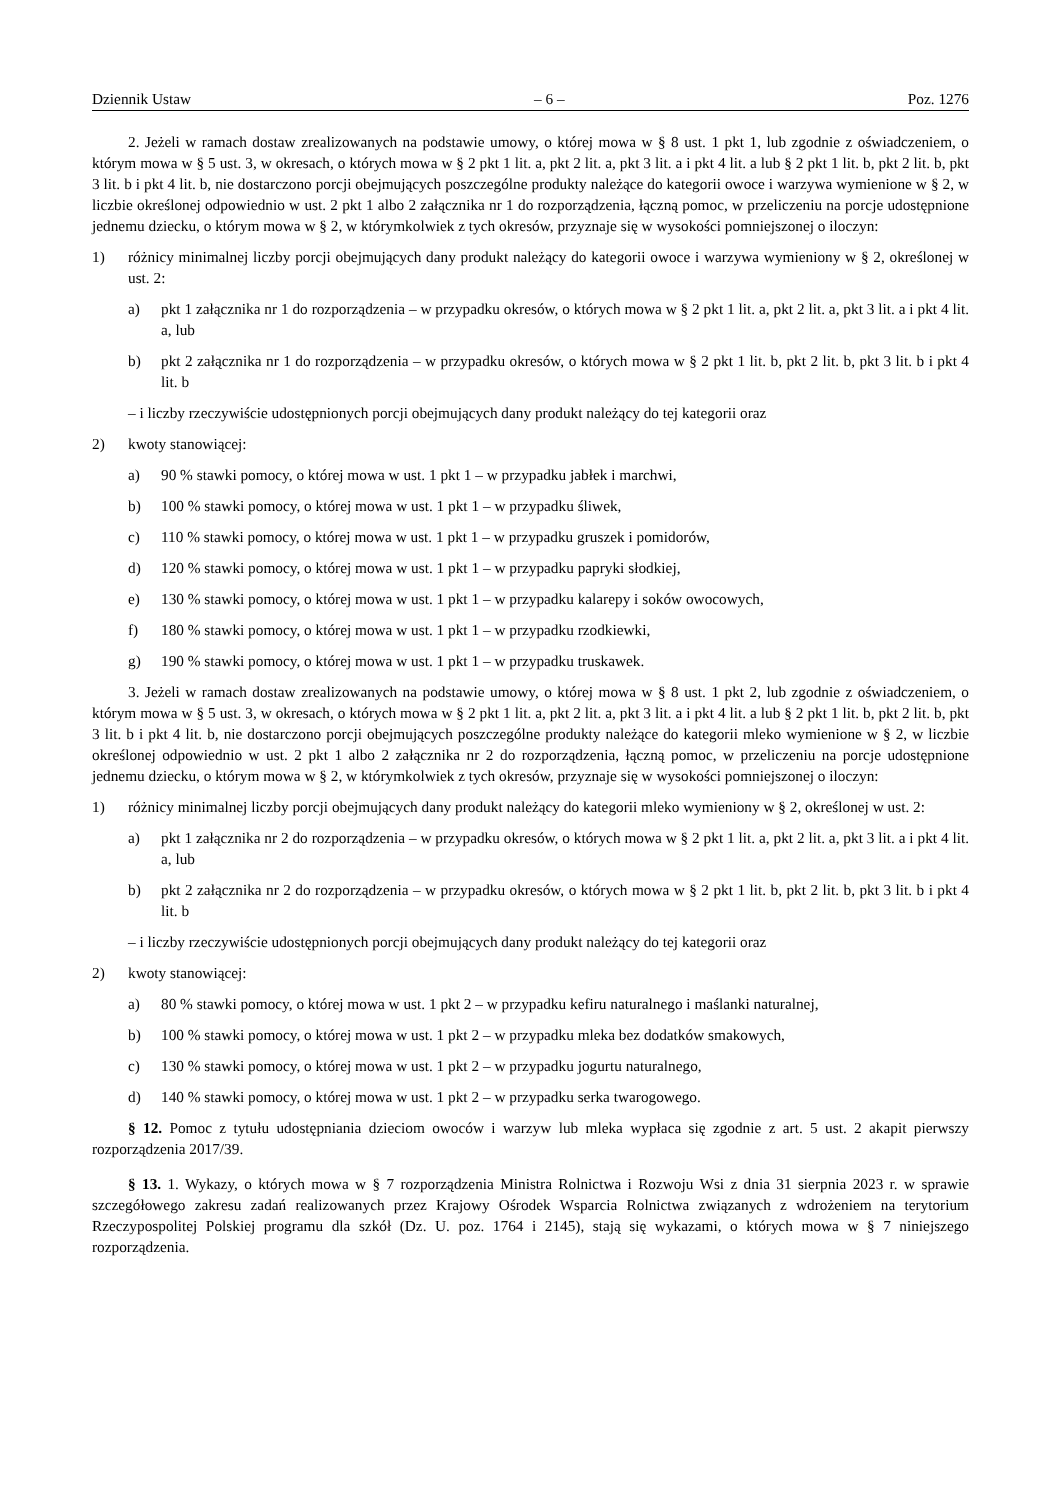Dziennik Ustaw – 6 – Poz. 1276
2. Jeżeli w ramach dostaw zrealizowanych na podstawie umowy, o której mowa w § 8 ust. 1 pkt 1, lub zgodnie z oświadczeniem, o którym mowa w § 5 ust. 3, w okresach, o których mowa w § 2 pkt 1 lit. a, pkt 2 lit. a, pkt 3 lit. a i pkt 4 lit. a lub § 2 pkt 1 lit. b, pkt 2 lit. b, pkt 3 lit. b i pkt 4 lit. b, nie dostarczono porcji obejmujących poszczególne produkty należące do kategorii owoce i warzywa wymienione w § 2, w liczbie określonej odpowiednio w ust. 2 pkt 1 albo 2 załącznika nr 1 do rozporządzenia, łączną pomoc, w przeliczeniu na porcje udostępnione jednemu dziecku, o którym mowa w § 2, w którymkolwiek z tych okresów, przyznaje się w wysokości pomniejszonej o iloczyn:
1) różnicy minimalnej liczby porcji obejmujących dany produkt należący do kategorii owoce i warzywa wymieniony w § 2, określonej w ust. 2:
a) pkt 1 załącznika nr 1 do rozporządzenia – w przypadku okresów, o których mowa w § 2 pkt 1 lit. a, pkt 2 lit. a, pkt 3 lit. a i pkt 4 lit. a, lub
b) pkt 2 załącznika nr 1 do rozporządzenia – w przypadku okresów, o których mowa w § 2 pkt 1 lit. b, pkt 2 lit. b, pkt 3 lit. b i pkt 4 lit. b
– i liczby rzeczywiście udostępnionych porcji obejmujących dany produkt należący do tej kategorii oraz
2) kwoty stanowiącej:
a) 90 % stawki pomocy, o której mowa w ust. 1 pkt 1 – w przypadku jabłek i marchwi,
b) 100 % stawki pomocy, o której mowa w ust. 1 pkt 1 – w przypadku śliwek,
c) 110 % stawki pomocy, o której mowa w ust. 1 pkt 1 – w przypadku gruszek i pomidorów,
d) 120 % stawki pomocy, o której mowa w ust. 1 pkt 1 – w przypadku papryki słodkiej,
e) 130 % stawki pomocy, o której mowa w ust. 1 pkt 1 – w przypadku kalarepy i soków owocowych,
f) 180 % stawki pomocy, o której mowa w ust. 1 pkt 1 – w przypadku rzodkiewki,
g) 190 % stawki pomocy, o której mowa w ust. 1 pkt 1 – w przypadku truskawek.
3. Jeżeli w ramach dostaw zrealizowanych na podstawie umowy, o której mowa w § 8 ust. 1 pkt 2, lub zgodnie z oświadczeniem, o którym mowa w § 5 ust. 3, w okresach, o których mowa w § 2 pkt 1 lit. a, pkt 2 lit. a, pkt 3 lit. a i pkt 4 lit. a lub § 2 pkt 1 lit. b, pkt 2 lit. b, pkt 3 lit. b i pkt 4 lit. b, nie dostarczono porcji obejmujących poszczególne produkty należące do kategorii mleko wymienione w § 2, w liczbie określonej odpowiednio w ust. 2 pkt 1 albo 2 załącznika nr 2 do rozporządzenia, łączną pomoc, w przeliczeniu na porcje udostępnione jednemu dziecku, o którym mowa w § 2, w którymkolwiek z tych okresów, przyznaje się w wysokości pomniejszonej o iloczyn:
1) różnicy minimalnej liczby porcji obejmujących dany produkt należący do kategorii mleko wymieniony w § 2, określonej w ust. 2:
a) pkt 1 załącznika nr 2 do rozporządzenia – w przypadku okresów, o których mowa w § 2 pkt 1 lit. a, pkt 2 lit. a, pkt 3 lit. a i pkt 4 lit. a, lub
b) pkt 2 załącznika nr 2 do rozporządzenia – w przypadku okresów, o których mowa w § 2 pkt 1 lit. b, pkt 2 lit. b, pkt 3 lit. b i pkt 4 lit. b
– i liczby rzeczywiście udostępnionych porcji obejmujących dany produkt należący do tej kategorii oraz
2) kwoty stanowiącej:
a) 80 % stawki pomocy, o której mowa w ust. 1 pkt 2 – w przypadku kefiru naturalnego i maślanki naturalnej,
b) 100 % stawki pomocy, o której mowa w ust. 1 pkt 2 – w przypadku mleka bez dodatków smakowych,
c) 130 % stawki pomocy, o której mowa w ust. 1 pkt 2 – w przypadku jogurtu naturalnego,
d) 140 % stawki pomocy, o której mowa w ust. 1 pkt 2 – w przypadku serka twarogowego.
§ 12. Pomoc z tytułu udostępniania dzieciom owoców i warzyw lub mleka wypłaca się zgodnie z art. 5 ust. 2 akapit pierwszy rozporządzenia 2017/39.
§ 13. 1. Wykazy, o których mowa w § 7 rozporządzenia Ministra Rolnictwa i Rozwoju Wsi z dnia 31 sierpnia 2023 r. w sprawie szczegółowego zakresu zadań realizowanych przez Krajowy Ośrodek Wsparcia Rolnictwa związanych z wdrożeniem na terytorium Rzeczypospolitej Polskiej programu dla szkół (Dz. U. poz. 1764 i 2145), stają się wykazami, o których mowa w § 7 niniejszego rozporządzenia.